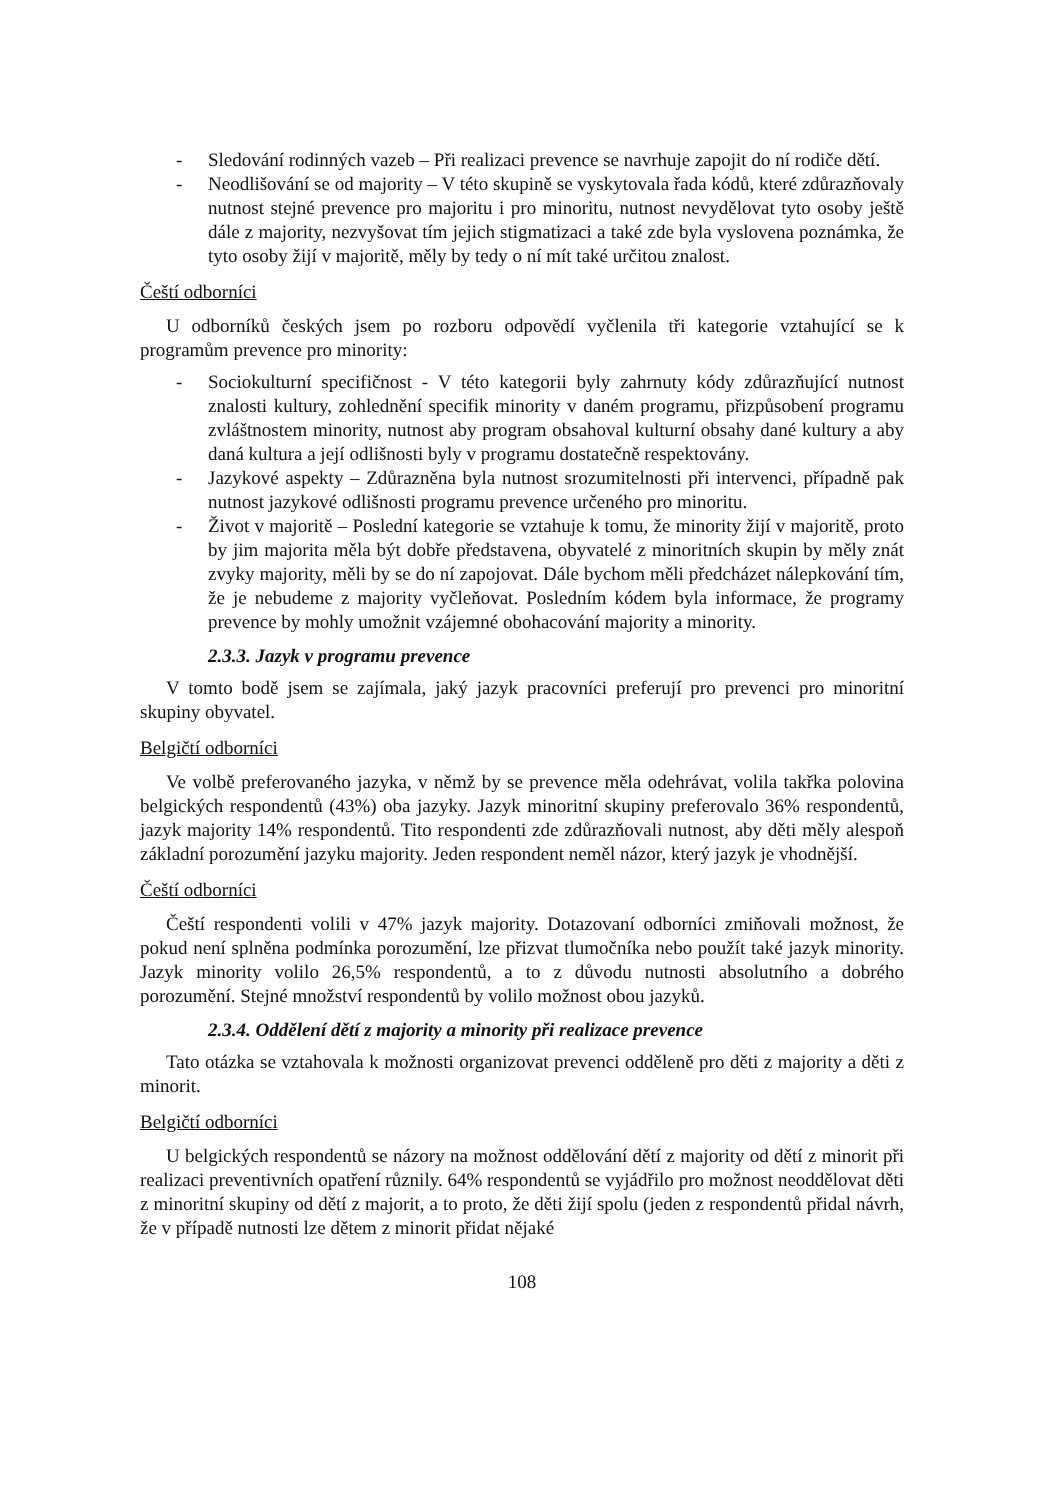- Sledování rodinných vazeb – Při realizaci prevence se navrhuje zapojit do ní rodiče dětí.
- Neodlišování se od majority – V této skupině se vyskytovala řada kódů, které zdůrazňovaly nutnost stejné prevence pro majoritu i pro minoritu, nutnost nevydělovat tyto osoby ještě dále z majority, nezvyšovat tím jejich stigmatizaci a také zde byla vyslovena poznámka, že tyto osoby žijí v majoritě, měly by tedy o ní mít také určitou znalost.
Čeští odborníci
U odborníků českých jsem po rozboru odpovědí vyčlenila tři kategorie vztahující se k programům prevence pro minority:
- Sociokulturní specifičnost - V této kategorii byly zahrnuty kódy zdůrazňující nutnost znalosti kultury, zohlednění specifik minority v daném programu, přizpůsobení programu zvláštnostem minority, nutnost aby program obsahoval kulturní obsahy dané kultury a aby daná kultura a její odlišnosti byly v programu dostatečně respektovány.
- Jazykové aspekty – Zdůrazněna byla nutnost srozumitelnosti při intervenci, případně pak nutnost jazykové odlišnosti programu prevence určeného pro minoritu.
- Život v majoritě – Poslední kategorie se vztahuje k tomu, že minority žijí v majoritě, proto by jim majorita měla být dobře představena, obyvatelé z minoritních skupin by měly znát zvyky majority, měli by se do ní zapojovat. Dále bychom měli předcházet nálepkování tím, že je nebudeme z majority vyčleňovat. Posledním kódem byla informace, že programy prevence by mohly umožnit vzájemné obohacování majority a minority.
2.3.3. Jazyk v programu prevence
V tomto bodě jsem se zajímala, jaký jazyk pracovníci preferují pro prevenci pro minoritní skupiny obyvatel.
Belgičtí odborníci
Ve volbě preferovaného jazyka, v němž by se prevence měla odehrávat, volila takřka polovina belgických respondentů (43%) oba jazyky. Jazyk minoritní skupiny preferovalo 36% respondentů, jazyk majority 14% respondentů. Tito respondenti zde zdůrazňovali nutnost, aby děti měly alespoň základní porozumění jazyku majority. Jeden respondent neměl názor, který jazyk je vhodnější.
Čeští odborníci
Čeští respondenti volili v 47% jazyk majority. Dotazovaní odborníci zmiňovali možnost, že pokud není splněna podmínka porozumění, lze přizvat tlumočníka nebo použít také jazyk minority. Jazyk minority volilo 26,5% respondentů, a to z důvodu nutnosti absolutního a dobrého porozumění. Stejné množství respondentů by volilo možnost obou jazyků.
2.3.4. Oddělení dětí z majority a minority při realizace prevence
Tato otázka se vztahovala k možnosti organizovat prevenci odděleně pro děti z majority a děti z minorit.
Belgičtí odborníci
U belgických respondentů se názory na možnost oddělování dětí z majority od dětí z minorit při realizaci preventivních opatření různily. 64% respondentů se vyjádřilo pro možnost neoddělovat děti z minoritní skupiny od dětí z majorit, a to proto, že děti žijí spolu (jeden z respondentů přidal návrh, že v případě nutnosti lze dětem z minorit přidat nějaké
108